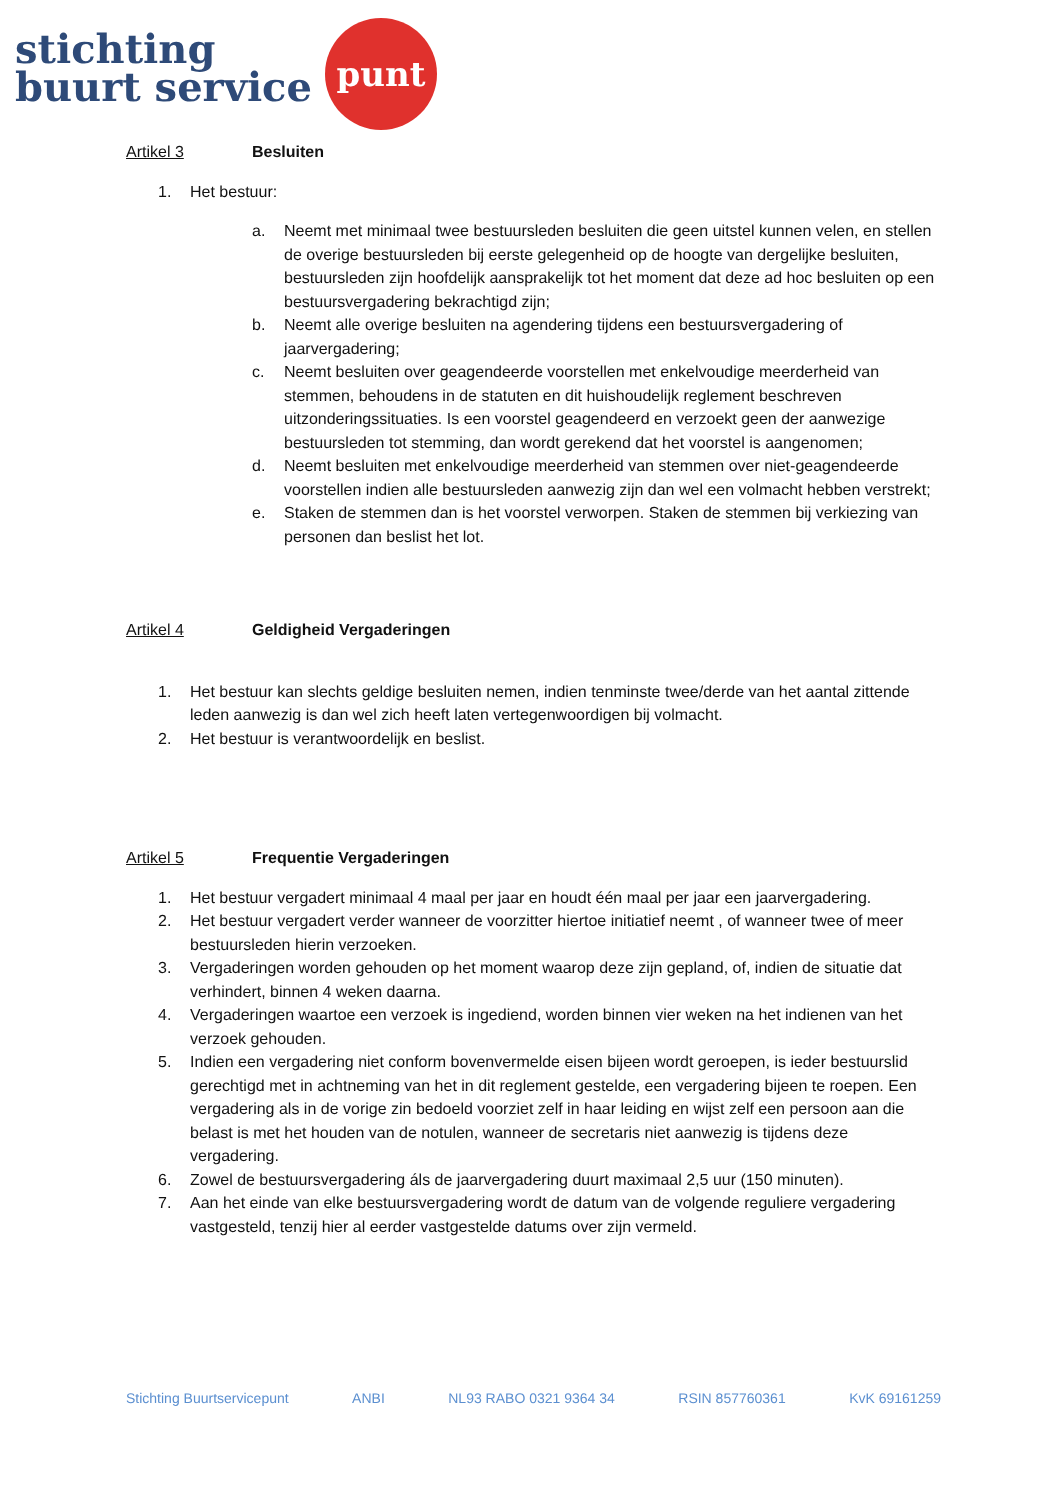stichting
buurt service
punt
Artikel 3 Besluiten
1. Het bestuur:
a. Neemt met minimaal twee bestuursleden besluiten die geen uitstel kunnen velen, en stellen de overige bestuursleden bij eerste gelegenheid op de hoogte van dergelijke besluiten, bestuursleden zijn hoofdelijk aansprakelijk tot het moment dat deze ad hoc besluiten op een bestuursvergadering bekrachtigd zijn;
b. Neemt alle overige besluiten na agendering tijdens een bestuursvergadering of jaarvergadering;
c. Neemt besluiten over geagendeerde voorstellen met enkelvoudige meerderheid van stemmen, behoudens in de statuten en dit huishoudelijk reglement beschreven uitzonderingssituaties. Is een voorstel geagendeerd en verzoekt geen der aanwezige bestuursleden tot stemming, dan wordt gerekend dat het voorstel is aangenomen;
d. Neemt besluiten met enkelvoudige meerderheid van stemmen over niet-geagendeerde voorstellen indien alle bestuursleden aanwezig zijn dan wel een volmacht hebben verstrekt;
e. Staken de stemmen dan is het voorstel verworpen. Staken de stemmen bij verkiezing van personen dan beslist het lot.
Artikel 4 Geldigheid Vergaderingen
1. Het bestuur kan slechts geldige besluiten nemen, indien tenminste twee/derde van het aantal zittende leden aanwezig is dan wel zich heeft laten vertegenwoordigen bij volmacht.
2. Het bestuur is verantwoordelijk en beslist.
Artikel 5 Frequentie Vergaderingen
1. Het bestuur vergadert minimaal 4 maal per jaar en houdt één maal per jaar een jaarvergadering.
2. Het bestuur vergadert verder wanneer de voorzitter hiertoe initiatief neemt , of wanneer twee of meer bestuursleden hierin verzoeken.
3. Vergaderingen worden gehouden op het moment waarop deze zijn gepland, of, indien de situatie dat verhindert, binnen 4 weken daarna.
4. Vergaderingen waartoe een verzoek is ingediend, worden binnen vier weken na het indienen van het verzoek gehouden.
5. Indien een vergadering niet conform bovenvermelde eisen bijeen wordt geroepen, is ieder bestuurslid gerechtigd met in achtneming van het in dit reglement gestelde, een vergadering bijeen te roepen. Een vergadering als in de vorige zin bedoeld voorziet zelf in haar leiding en wijst zelf een persoon aan die belast is met het houden van de notulen, wanneer de secretaris niet aanwezig is tijdens deze vergadering.
6. Zowel de bestuursvergadering áls de jaarvergadering duurt maximaal 2,5 uur (150 minuten).
7. Aan het einde van elke bestuursvergadering wordt de datum van de volgende reguliere vergadering vastgesteld, tenzij hier al eerder vastgestelde datums over zijn vermeld.
Stichting Buurtservicepunt ANBI NL93 RABO 0321 9364 34 RSIN 857760361 KvK 69161259